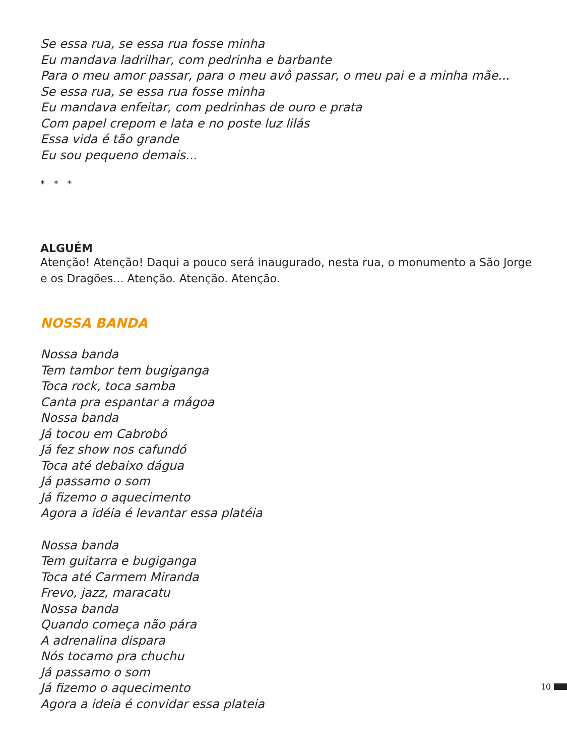Se essa rua, se essa rua fosse minha
Eu mandava ladrilhar, com pedrinha e barbante
Para o meu amor passar, para o meu avô passar, o meu pai e a minha mãe...
Se essa rua, se essa rua fosse minha
Eu mandava enfeitar, com pedrinhas de ouro e prata
Com papel crepom e lata e no poste luz lilás
Essa vida é tão grande
Eu sou pequeno demais...
* * *
ALGUÉM
Atenção! Atenção! Daqui a pouco será inaugurado, nesta rua, o monumento a São Jorge e os Dragões... Atenção. Atenção. Atenção.
NOSSA BANDA
Nossa banda
Tem tambor tem bugiganga
Toca rock, toca samba
Canta pra espantar a mágoa
Nossa banda
Já tocou em Cabrobó
Já fez show nos cafundó
Toca até debaixo dágua
Já passamo o som
Já fizemo o aquecimento
Agora a idéia é levantar essa platéia
Nossa banda
Tem guitarra e bugiganga
Toca até Carmem Miranda
Frevo, jazz, maracatu
Nossa banda
Quando começa não pára
A adrenalina dispara
Nós tocamo pra chuchu
Já passamo o som
Já fizemo o aquecimento
Agora a ideia é convidar essa plateia
10